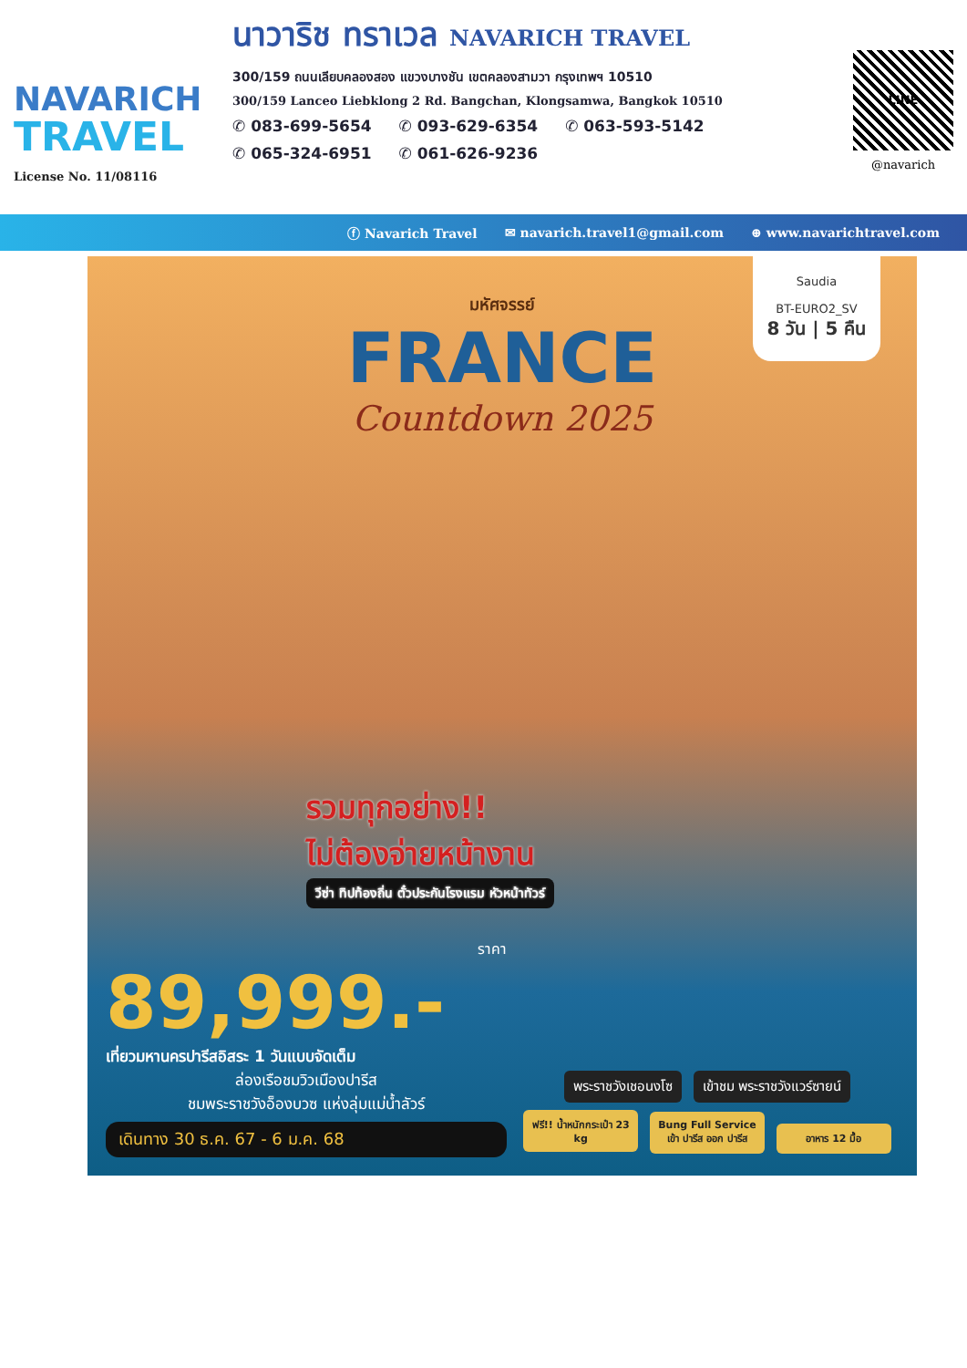NAVARICH
TRAVEL
License No. 11/08116
นาวาริช ทราเวล NAVARICH TRAVEL
300/159 ถนนเลียบคลองสอง แขวงบางชัน เขตคลองสามวา กรุงเทพฯ 10510
300/159 Lanceo Liebklong 2 Rd. Bangchan, Klongsamwa, Bangkok 10510
✆ 083-699-5654 ✆ 093-629-6354 ✆ 063-593-5142
✆ 065-324-6951 ✆ 061-626-9236
LINE
@navarich
ⓕ Navarich Travel ✉ navarich.travel1@gmail.com ⊕ www.navarichtravel.com
Saudia
BT-EURO2_SV
8 วัน | 5 คืน
มหัศจรรย์
FRANCE
Countdown 2025
รวมทุกอย่าง!!
ไม่ต้องจ่ายหน้างาน
วีซ่า ทิปท้องถิ่น ตั๋วประกันโรงแรม หัวหน้าทัวร์
ราคา
89,999.-
เที่ยวมหานครปารีสอิสระ 1 วันแบบจัดเต็ม
ล่องเรือชมวิวเมืองปารีส
ชมพระราชวังอ็องบวซ แห่งลุ่มแม่น้ำลัวร์
เดินทาง 30 ธ.ค. 67 - 6 ม.ค. 68
พระราชวังเชอนงโซ เข้าชม พระราชวังแวร์ซายน์
ฟรี!! น้ำหนักกระเป๋า 23 kg Bung Full Service เข้า ปารีส ออก ปารีส อาหาร 12 มื้อ